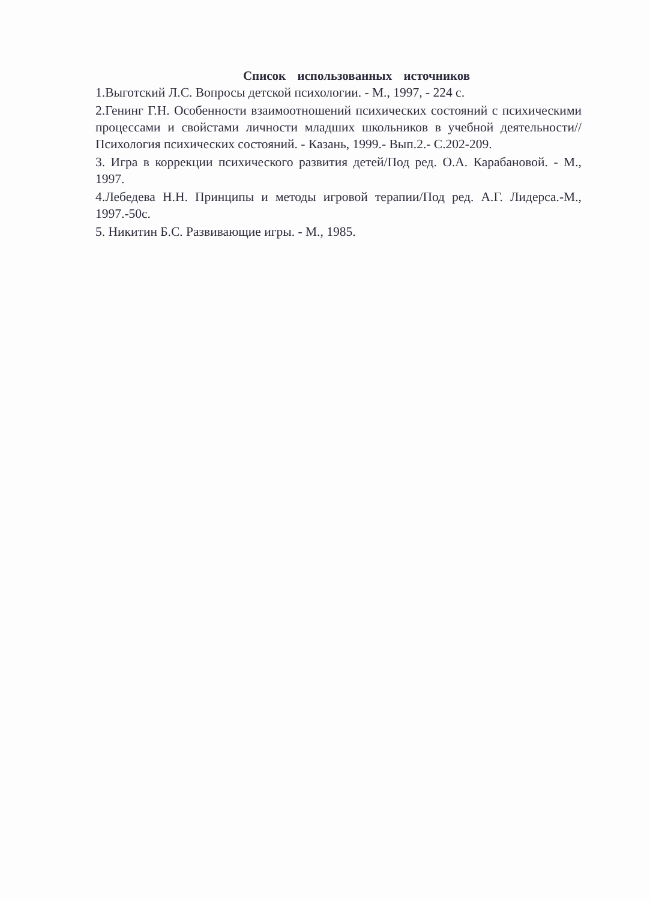Список использованных источников
1.Выготский Л.С. Вопросы детской психологии. - М., 1997, - 224 с.
2.Генинг Г.Н. Особенности взаимоотношений психических состояний с психическими процессами и свойстами личности младших школьников в учебной деятельности//Психология психических состояний. - Казань, 1999.- Вып.2.- С.202-209.
3. Игра в коррекции психического развития детей/Под ред. О.А. Карабановой. - М., 1997.
4.Лебедева Н.Н. Принципы и методы игровой терапии/Под ред. А.Г. Лидерса.-М., 1997.-50с.
5. Никитин Б.С. Развивающие игры. - М., 1985.